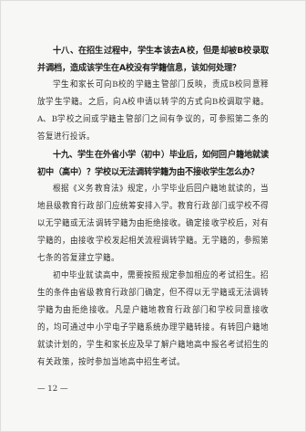十八、在招生过程中，学生本该去A校，但是却被B校录取并调档，造成该学生在A校没有学籍信息，该如何处理？
学生和家长可向B校的学籍主管部门反映，责成B校同意释放学生学籍。之后，向A校申请以转学的方式向B校调取学籍。A、B学校之间或学籍主管部门之间有争议的，可参照第二条的答复进行投诉。
十九、学生在外省小学（初中）毕业后，如何回户籍地就读初中（高中）？学校以无法调转学籍为由不接收学生怎么办？
根据《义务教育法》规定，小学毕业后回户籍地就读的，当地县级教育行政部门应统筹安排入学。教育行政部门或学校不得以无学籍或无法调转学籍为由拒绝接收。确定接收学校后，对有学籍的，由接收学校发起相关流程调转学籍。无学籍的，参照第七条的答复建立学籍。
初中毕业就读高中，需要按照规定参加相应的考试招生。招生的条件由省级教育行政部门确定，但不得以无学籍或无法调转学籍为由拒绝接收。凡是户籍地教育行政部门和学校同意接收的，均可通过中小学电子学籍系统办理学籍转接。有转回户籍地就读计划的，学生和家长应及早了解户籍地高中报名考试招生的有关政策，按时参加当地高中招生考试。
— 12 —